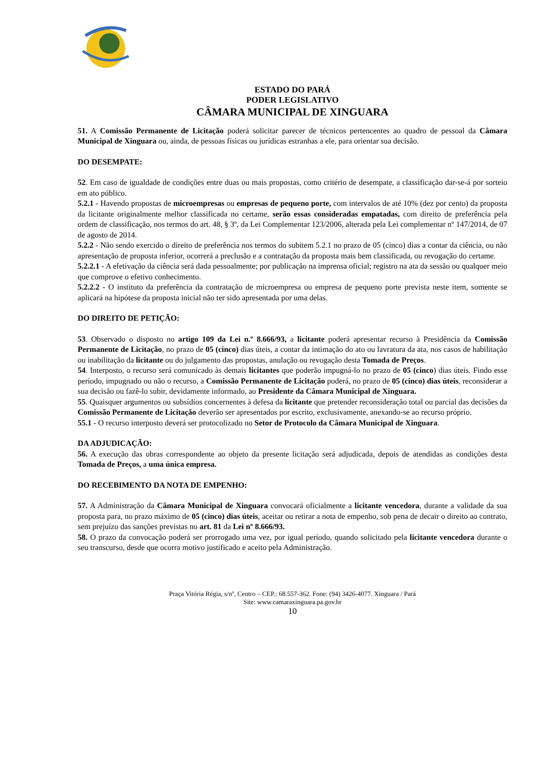ESTADO DO PARÁ
PODER LEGISLATIVO
CÂMARA MUNICIPAL DE XINGUARA
51. A Comissão Permanente de Licitação poderá solicitar parecer de técnicos pertencentes ao quadro de pessoal da Câmara Municipal de Xinguara ou, ainda, de pessoas físicas ou jurídicas estranhas a ele, para orientar sua decisão.
DO DESEMPATE:
52. Em caso de igualdade de condições entre duas ou mais propostas, como critério de desempate, a classificação dar-se-á por sorteio em ato público.
5.2.1 - Havendo propostas de microempresas ou empresas de pequeno porte, com intervalos de até 10% (dez por cento) da proposta da licitante originalmente melhor classificada no certame, serão essas consideradas empatadas, com direito de preferência pela ordem de classificação, nos termos do art. 48, § 3º, da Lei Complementar 123/2006, alterada pela Lei complementar nº 147/2014, de 07 de agosto de 2014.
5.2.2 - Não sendo exercido o direito de preferência nos termos do subitem 5.2.1 no prazo de 05 (cinco) dias a contar da ciência, ou não apresentação de proposta inferior, ocorrerá a preclusão e a contratação da proposta mais bem classificada, ou revogação do certame.
5.2.2.1 - A efetivação da ciência será dada pessoalmente; por publicação na imprensa oficial; registro na ata da sessão ou qualquer meio que comprove o efetivo conhecimento.
5.2.2.2 - O instituto da preferência da contratação de microempresa ou empresa de pequeno porte prevista neste item, somente se aplicará na hipótese da proposta inicial não ter sido apresentada por uma delas.
DO DIREITO DE PETIÇÃO:
53. Observado o disposto no artigo 109 da Lei n.º 8.666/93, a licitante poderá apresentar recurso à Presidência da Comissão Permanente de Licitação, no prazo de 05 (cinco) dias úteis, a contar da intimação do ato ou lavratura da ata, nos casos de habilitação ou inabilitação da licitante ou do julgamento das propostas, anulação ou revogação desta Tomada de Preços.
54. Interposto, o recurso será comunicado às demais licitantes que poderão impugná-lo no prazo de 05 (cinco) dias úteis. Findo esse período, impugnado ou não o recurso, a Comissão Permanente de Licitação poderá, no prazo de 05 (cinco) dias úteis, reconsiderar a sua decisão ou fazê-lo subir, devidamente informado, ao Presidente da Câmara Municipal de Xinguara.
55. Quaisquer argumentos ou subsídios concernentes à defesa da licitante que pretender reconsideração total ou parcial das decisões da Comissão Permanente de Licitação deverão ser apresentados por escrito, exclusivamente, anexando-se ao recurso próprio.
55.1 - O recurso interposto deverá ser protocolizado no Setor de Protocolo da Câmara Municipal de Xinguara.
DA ADJUDICAÇÃO:
56. A execução das obras correspondente ao objeto da presente licitação será adjudicada, depois de atendidas as condições desta Tomada de Preços, a uma única empresa.
DO RECEBIMENTO DA NOTA DE EMPENHO:
57. A Administração da Câmara Municipal de Xinguara convocará oficialmente a licitante vencedora, durante a validade da sua proposta para, no prazo máximo de 05 (cinco) dias úteis, aceitar ou retirar a nota de empenho, sob pena de decair o direito ao contrato, sem prejuízo das sanções previstas no art. 81 da Lei nº 8.666/93.
58. O prazo da convocação poderá ser prorrogado uma vez, por igual período, quando solicitado pela licitante vencedora durante o seu transcurso, desde que ocorra motivo justificado e aceito pela Administração.
Praça Vitória Régia, s/nº, Centro – CEP.: 68.557-362. Fone: (94) 3426-4077. Xinguara / Pará
Site: www.camaraxinguara.pa.gov.br
10